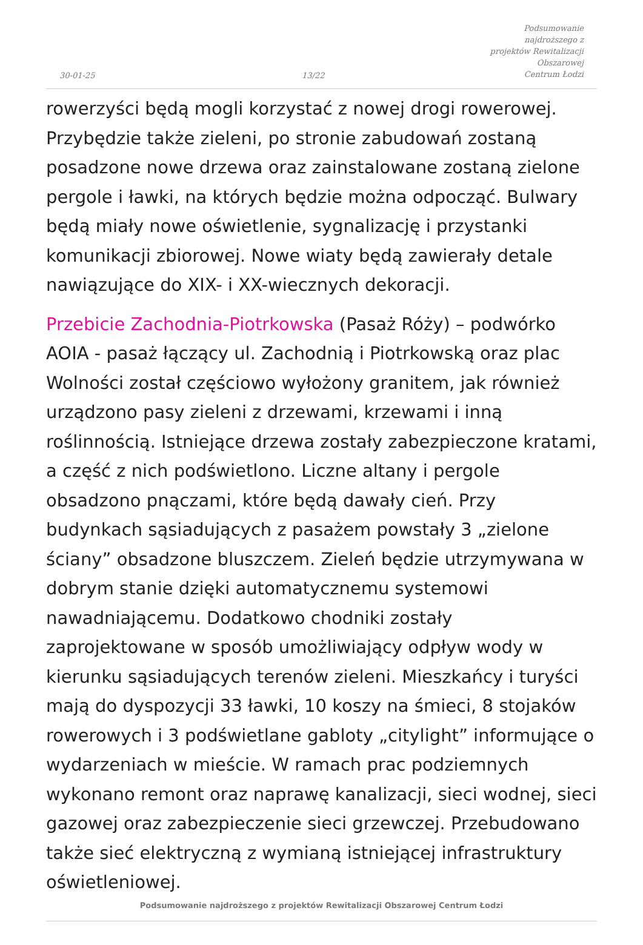30-01-25
13/22
Podsumowanie najdroższego z
projektów Rewitalizacji Obszarowej
Centrum Łodzi
rowerzyści będą mogli korzystać z nowej drogi rowerowej. Przybędzie także zieleni, po stronie zabudowań zostaną posadzone nowe drzewa oraz zainstalowane zostaną zielone pergole i ławki, na których będzie można odpocząć. Bulwary będą miały nowe oświetlenie, sygnalizację i przystanki komunikacji zbiorowej. Nowe wiaty będą zawierały detale nawiązujące do XIX- i XX-wiecznych dekoracji.
Przebicie Zachodnia-Piotrkowska (Pasaż Róży) – podwórko AOIA - pasaż łączący ul. Zachodnią i Piotrkowską oraz plac Wolności został częściowo wyłożony granitem, jak również urządzono pasy zieleni z drzewami, krzewami i inną roślinnością. Istniejące drzewa zostały zabezpieczone kratami, a część z nich podświetlono. Liczne altany i pergole obsadzono pnączami, które będą dawały cień. Przy budynkach sąsiadujących z pasażem powstały 3 „zielone ściany” obsadzone bluszczem. Zieleń będzie utrzymywana w dobrym stanie dzięki automatycznemu systemowi nawadniającemu. Dodatkowo chodniki zostały zaprojektowane w sposób umożliwiający odpływ wody w kierunku sąsiadujących terenów zieleni. Mieszkańcy i turyści mają do dyspozycji 33 ławki, 10 koszy na śmieci, 8 stojaków rowerowych i 3 podświetlane gabloty „citylight” informujące o wydarzeniach w mieście. W ramach prac podziemnych wykonano remont oraz naprawę kanalizacji, sieci wodnej, sieci gazowej oraz zabezpieczenie sieci grzewczej. Przebudowano także sieć elektryczną z wymianą istniejącej infrastruktury oświetleniowej.
Podsumowanie najdroższego z projektów Rewitalizacji Obszarowej Centrum Łodzi